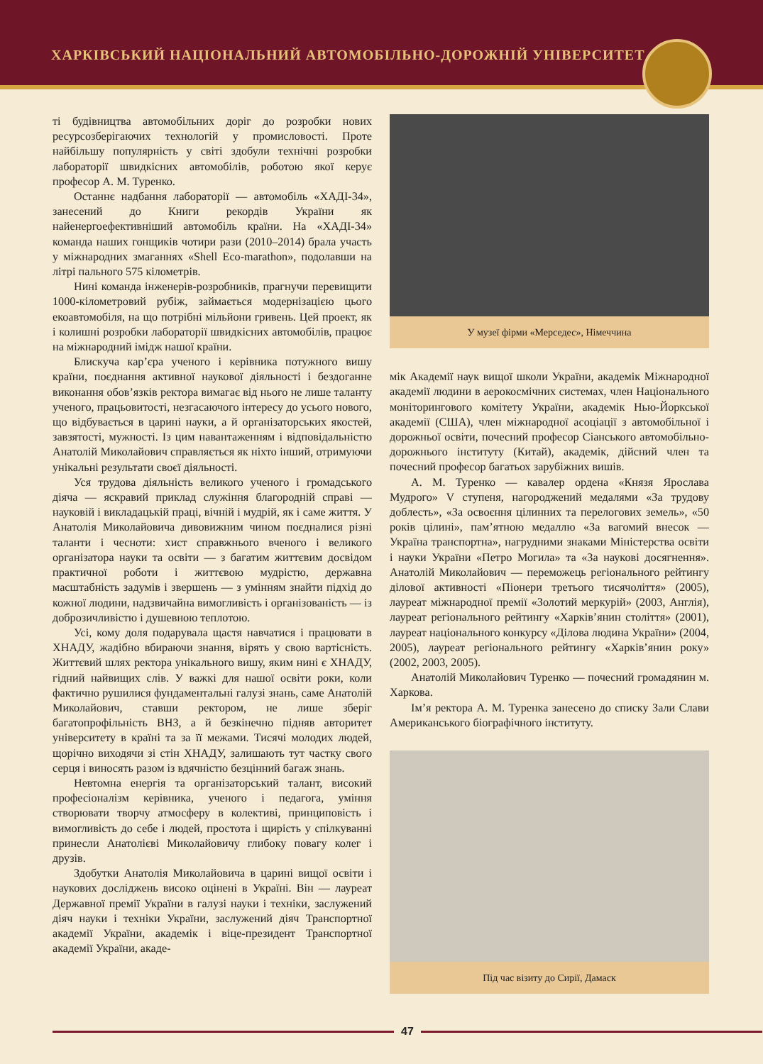ХАРКІВСЬКИЙ НАЦІОНАЛЬНИЙ АВТОМОБІЛЬНО-ДОРОЖНІЙ УНІВЕРСИТЕТ
ті будівництва автомобільних доріг до розробки нових ресурсозберігаючих технологій у промисловості. Проте найбільшу популярність у світі здобули технічні розробки лабораторії швидкісних автомобілів, роботою якої керує професор А. М. Туренко.
Останнє надбання лабораторії — автомобіль «ХАДІ-34», занесений до Книги рекордів України як найенергоефективніший автомобіль країни. На «ХАДІ-34» команда наших гонщиків чотири рази (2010–2014) брала участь у міжнародних змаганнях «Shell Eco-marathon», подолавши на літрі пального 575 кілометрів.
Нині команда інженерів-розробників, прагнучи перевищити 1000-кілометровий рубіж, займається модернізацією цього екоавтомобіля, на що потрібні мільйони гривень. Цей проект, як і колишні розробки лабораторії швидкісних автомобілів, працює на міжнародний імідж нашої країни.
Блискуча кар’єра ученого і керівника потужного вишу країни, поєднання активної наукової діяльності і бездоганне виконання обов’язків ректора вимагає від нього не лише таланту ученого, працьовитості, незгасаючого інтересу до усього нового, що відбувається в царині науки, а й організаторських якостей, завзятості, мужності. Із цим навантаженням і відповідальністю Анатолій Миколайович справляється як ніхто інший, отримуючи унікальні результати своєї діяльності.
Уся трудова діяльність великого ученого і громадського діяча — яскравий приклад служіння благородній справі — науковій і викладацькій праці, вічній і мудрій, як і саме життя. У Анатолія Миколайовича дивовижним чином поєдналися різні таланти і чесноти: хист справжнього вченого і великого організатора науки та освіти — з багатим життєвим досвідом практичної роботи і життєвою мудрістю, державна масштабність задумів і звершень — з умінням знайти підхід до кожної людини, надзвичайна вимогливість і організованість — із доброзичливістю і душевною теплотою.
Усі, кому доля подарувала щастя навчатися і працювати в ХНАДУ, жадібно вбираючи знання, вірять у свою вартісність. Життєвий шлях ректора унікального вишу, яким нині є ХНАДУ, гідний найвищих слів. У важкі для нашої освіти роки, коли фактично рушилися фундаментальні галузі знань, саме Анатолій Миколайович, ставши ректором, не лише зберіг багатопрофільність ВНЗ, а й безкінечно підняв авторитет університету в країні та за її межами. Тисячі молодих людей, щорічно виходячи зі стін ХНАДУ, залишають тут частку свого серця і виносять разом із вдячністю безцінний багаж знань.
Невтомна енергія та організаторський талант, високий професіоналізм керівника, ученого і педагога, уміння створювати творчу атмосферу в колективі, принциповість і вимогливість до себе і людей, простота і щирість у спілкуванні принесли Анатолієві Миколайовичу глибоку повагу колег і друзів.
Здобутки Анатолія Миколайовича в царині вищої освіти і наукових досліджень високо оцінені в Україні. Він — лауреат Державної премії України в галузі науки і техніки, заслужений діяч науки і техніки України, заслужений діяч Транспортної академії України, академік і віце-президент Транспортної академії України, акаде-
У музеї фірми «Мерседес», Німеччина
мік Академії наук вищої школи України, академік Міжнародної академії людини в аерокосмічних системах, член Національного моніторингового комітету України, академік Нью-Йоркської академії (США), член міжнародної асоціації з автомобільної і дорожньої освіти, почесний професор Сіанського автомобільно-дорожнього інституту (Китай), академік, дійсний член та почесний професор багатьох зарубіжних вишів.
А. М. Туренко — кавалер ордена «Князя Ярослава Мудрого» V ступеня, нагороджений медалями «За трудову доблесть», «За освоєння цілинних та перелогових земель», «50 років цілині», пам’ятною медаллю «За вагомий внесок — Україна транспортна», нагрудними знаками Міністерства освіти і науки України «Петро Могила» та «За наукові досягнення». Анатолій Миколайович — переможець регіонального рейтингу ділової активності «Піонери третього тисячоліття» (2005), лауреат міжнародної премії «Золотий меркурій» (2003, Англія), лауреат регіонального рейтингу «Харків’янин століття» (2001), лауреат національного конкурсу «Ділова людина України» (2004, 2005), лауреат регіонального рейтингу «Харків’янин року» (2002, 2003, 2005).
Анатолій Миколайович Туренко — почесний громадянин м. Харкова.
Ім’я ректора А. М. Туренка занесено до списку Зали Слави Американського біографічного інституту.
Під час візиту до Сирії, Дамаск
47